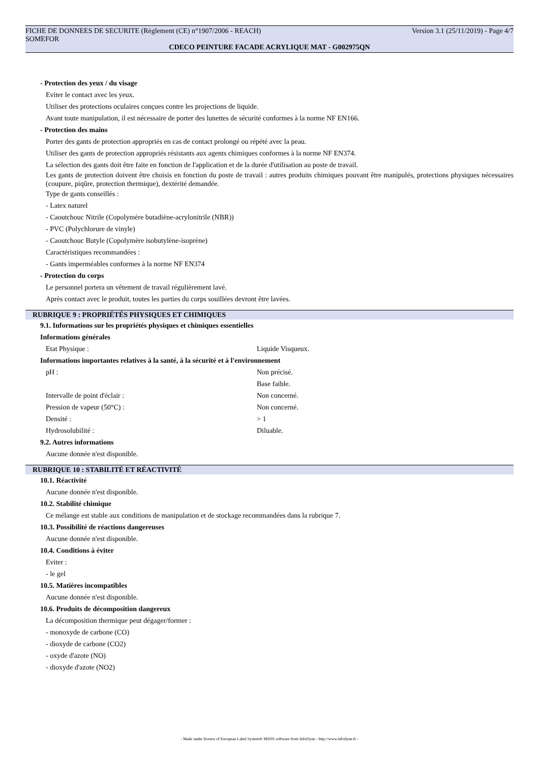FICHE DE DONNEES DE SECURITE (Règlement (CE) n°1907/2006 - REACH) Version 3.1 (25/11/2019) - Page 4/7
SOMEFOR
CDECO PEINTURE FACADE ACRYLIQUE MAT - G002975QN
- Protection des yeux / du visage
Eviter le contact avec les yeux.
Utiliser des protections oculaires conçues contre les projections de liquide.
Avant toute manipulation, il est nécessaire de porter des lunettes de sécurité conformes à la norme NF EN166.
- Protection des mains
Porter des gants de protection appropriés en cas de contact prolongé ou répété avec la peau.
Utiliser des gants de protection appropriés résistants aux agents chimiques conformes à la norme NF EN374.
La sélection des gants doit être faite en fonction de l'application et de la durée d'utilisation au poste de travail.
Les gants de protection doivent être choisis en fonction du poste de travail : autres produits chimiques pouvant être manipulés, protections physiques nécessaires (coupure, piqûre, protection thermique), dextérité demandée.
Type de gants conseillés :
- Latex naturel
- Caoutchouc Nitrile (Copolymère butadiène-acrylonitrile (NBR))
- PVC (Polychlorure de vinyle)
- Caoutchouc Butyle (Copolymère isobutylène-isoprène)
Caractéristiques recommandées :
- Gants imperméables conformes à la norme NF EN374
- Protection du corps
Le personnel portera un vêtement de travail régulièrement lavé.
Après contact avec le produit, toutes les parties du corps souillées devront être lavées.
RUBRIQUE 9 : PROPRIÉTÉS PHYSIQUES ET CHIMIQUES
9.1. Informations sur les propriétés physiques et chimiques essentielles
Informations générales
Etat Physique : Liquide Visqueux.
Informations importantes relatives à la santé, à la sécurité et à l'environnement
pH : Non précisé.
Base faible.
Intervalle de point d'éclair : Non concerné.
Pression de vapeur (50°C) : Non concerné.
Densité : > 1
Hydrosolubilité : Diluable.
9.2. Autres informations
Aucune donnée n'est disponible.
RUBRIQUE 10 : STABILITÉ ET RÉACTIVITÉ
10.1. Réactivité
Aucune donnée n'est disponible.
10.2. Stabilité chimique
Ce mélange est stable aux conditions de manipulation et de stockage recommandées dans la rubrique 7.
10.3. Possibilité de réactions dangereuses
Aucune donnée n'est disponible.
10.4. Conditions à éviter
Eviter :
- le gel
10.5. Matières incompatibles
Aucune donnée n'est disponible.
10.6. Produits de décomposition dangereux
La décomposition thermique peut dégager/former :
- monoxyde de carbone (CO)
- dioxyde de carbone (CO2)
- oxyde d'azote (NO)
- dioxyde d'azote (NO2)
- Made under licence of European Label System® MSDS software from InfoDyne - http://www.infodyne.fr -